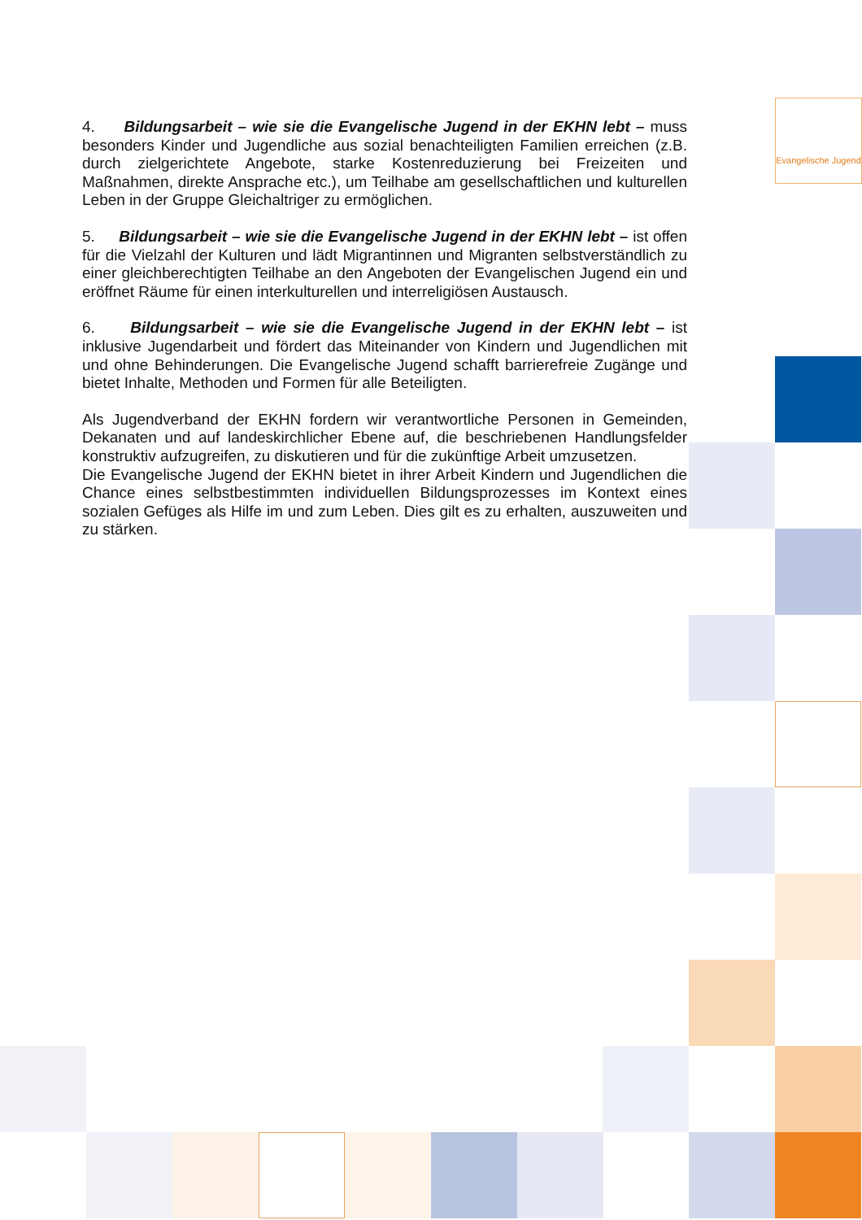Evangelische Jugend
4. Bildungsarbeit – wie sie die Evangelische Jugend in der EKHN lebt – muss besonders Kinder und Jugendliche aus sozial benachteiligten Familien erreichen (z.B. durch zielgerichtete Angebote, starke Kostenreduzierung bei Freizeiten und Maßnahmen, direkte Ansprache etc.), um Teilhabe am gesellschaftlichen und kulturellen Leben in der Gruppe Gleichaltriger zu ermöglichen.
5. Bildungsarbeit – wie sie die Evangelische Jugend in der EKHN lebt – ist offen für die Vielzahl der Kulturen und lädt Migrantinnen und Migranten selbstverständlich zu einer gleichberechtigten Teilhabe an den Angeboten der Evangelischen Jugend ein und eröffnet Räume für einen interkulturellen und interreligiösen Austausch.
6. Bildungsarbeit – wie sie die Evangelische Jugend in der EKHN lebt – ist inklusive Jugendarbeit und fördert das Miteinander von Kindern und Jugendlichen mit und ohne Behinderungen. Die Evangelische Jugend schafft barrierefreie Zugänge und bietet Inhalte, Methoden und Formen für alle Beteiligten.
Als Jugendverband der EKHN fordern wir verantwortliche Personen in Gemeinden, Dekanaten und auf landeskirchlicher Ebene auf, die beschriebenen Handlungsfelder konstruktiv aufzugreifen, zu diskutieren und für die zukünftige Arbeit umzusetzen.
Die Evangelische Jugend der EKHN bietet in ihrer Arbeit Kindern und Jugendlichen die Chance eines selbstbestimmten individuellen Bildungsprozesses im Kontext eines sozialen Gefüges als Hilfe im und zum Leben. Dies gilt es zu erhalten, auszuweiten und zu stärken.